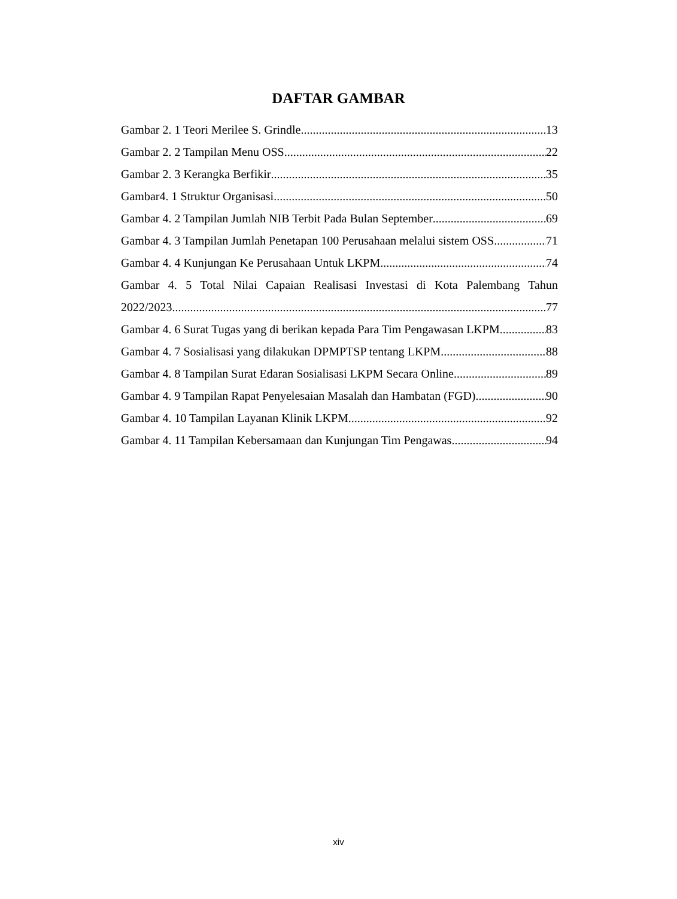DAFTAR GAMBAR
Gambar 2. 1 Teori Merilee S. Grindle 13
Gambar 2. 2 Tampilan Menu OSS 22
Gambar 2. 3 Kerangka Berfikir 35
Gambar4. 1 Struktur Organisasi 50
Gambar 4. 2 Tampilan Jumlah NIB Terbit Pada Bulan September 69
Gambar 4. 3 Tampilan Jumlah Penetapan 100 Perusahaan melalui sistem OSS 71
Gambar 4. 4 Kunjungan Ke Perusahaan Untuk LKPM 74
Gambar 4. 5 Total Nilai Capaian Realisasi Investasi di Kota Palembang Tahun
2022/2023 77
Gambar 4. 6 Surat Tugas yang di berikan kepada Para Tim Pengawasan LKPM 83
Gambar 4. 7 Sosialisasi yang dilakukan DPMPTSP tentang LKPM 88
Gambar 4. 8 Tampilan Surat Edaran Sosialisasi LKPM Secara Online 89
Gambar 4. 9 Tampilan Rapat Penyelesaian Masalah dan Hambatan (FGD) 90
Gambar 4. 10 Tampilan Layanan Klinik LKPM 92
Gambar 4. 11 Tampilan Kebersamaan dan Kunjungan Tim Pengawas 94
xiv